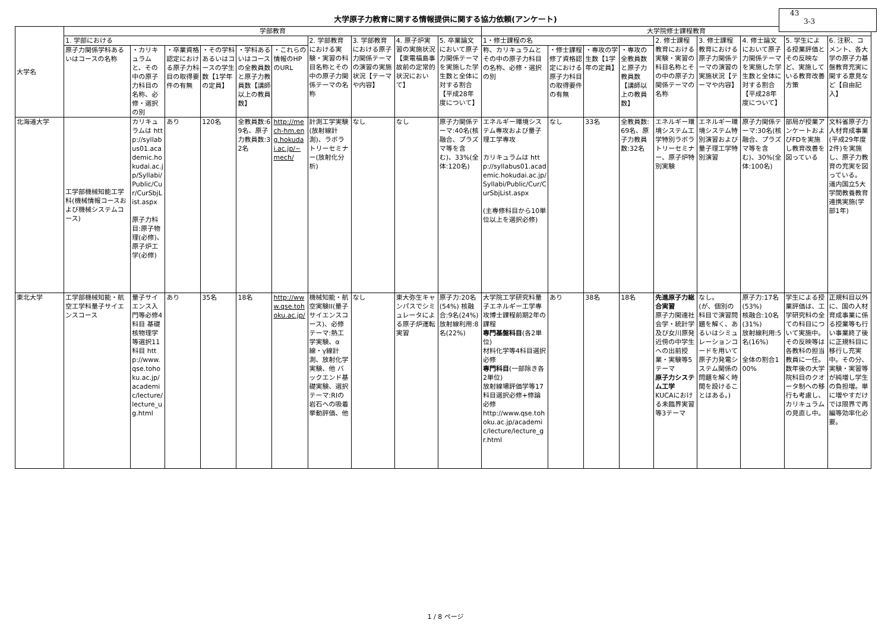大学原子力教育に関する情報提供に関する協力依頼(アンケート)
43
3-3
| 大学名 | 学部教育 | | | | | | | | | | 大学院修士課程教育 | | | | | | | | |
| --- | --- | --- | --- | --- | --- | --- | --- | --- | --- | --- | --- | --- | --- | --- | --- | --- | --- | --- | --- |
| | 1. 学部における | | | | | | 2. 学部教育における実験・実習の科目名称とその中の原子力関係テーマの名称 | 3. 学部教育における原子力関係テーマの演習の実施状況【テーマや内容】 | 4. 原子炉実習の実施状況【東電福島事故前の定常的状況において】 | 5. 卒業論文において原子力関係テーマを実施した学生数と全体に対する割合【平成28年度について】 | 1・修士課程の名 | | | | 2. 修士課程教育における実験・実習の科目名称とその中の原子力関係テーマの名称 | 3. 修士課程教育における原子力関係テーマの演習の実施状況【テーマや内容】 | 4. 修士論文において原子力関係テーマを実施した学生数と全体に対する割合【平成28年度について】 | 5. 学生による授業評価とその反映など、実施している教育改善方策 | 6. 注釈、コメント、各大学の原子力基盤教育充実に関する意見など【自由記入】 |
| | 原子力関係学科あるいはコースの名称 | ・カリキュラムと、その中の原子力科目の名称、必修・選択の別 | ・卒業資格認定における原子力科目の取得要件の有無 | ・その学科あるいはコースの学生数【1学年の定員】 | ・学科あるいはコースの全教員数と原子力教員数【講師以上の教員数】 | ・これらの情報のHPのURL | | | | | 称、カリキュラムとその中の原子力科目の名称、必修・選択の別 | ・修士課程修了資格認定における原子力科目の取得要件の有無 | ・専攻の学生数【1学年の定員】 | ・専攻の全教員数と原子力教員数【講師以上の教員数】 | | | | | |
| 北海道大学 | 工学部機械知能工学科(機械情報コースおよび機械システムコース) | カリキュラムは http://syllabus01.academic.hokudai.ac.jp/Syllabi/Public/Cur/CurSbjList.aspx 原子力科目:原子物理(必修)、原子炉工学(必修) | あり | 120名 | 全教員数:69名、原子力教員数:32名 | http://mech-hm.eng.hokudai.ac.jp/~mech/ | 計測工学実験(放射線計測)、ラボラトリーセミナー(放射化分析) | なし | なし | 原子力関係テーマ:40名(核融合、プラズマ等を含む)、33%(全体:120名) | エネルギー環境システム専攻および量子理工学専攻 カリキュラムは http://syllabus01.academic.hokudai.ac.jp/Syllabi/Public/Cur/CurSbjList.aspx (主専修科目から10単位以上を選択必修) | なし | 33名 | 全教員数:69名、原子力教員数:32名 | エネルギー環境システム工学特別ラボラトリーセミナー、原子炉特別実験 | エネルギー環境システム特別演習および量子理工学特別演習 | 原子力関係テーマ:30名(核融合、プラズマ等を含む)、30%(全体:100名) | 部局が授業アンケートおよびFDを実施し教育改善を図っている | 文科省原子力人材育成事業(平成29年度2件)を実施し、原子力教育の充実を図っている。 道内国立5大学間教養教育連携実施(学部1年) |
| 東北大学 | 工学部機械知能・航空工学科量子サイエンスコース | 量子サイエンス入門等必修4科目 基礎核物理学等選択11科目 http://www.qse.tohoku.ac.jp/academic/lecture/lecture_ug.html | あり | 35名 | 18名 | http://www.qse.tohoku.ac.jp/ | 機械知能・航空実験II(量子サイエンスコース)、必修テーマ:熱工学実験、α線・γ線計測、放射化学実験、他 バックエンド基礎実験、選択テーマ:RIの岩石への吸着挙動評価、他 | なし | 東大弥生キャンパスでシミュレータによる原子炉運転実習 | 原子力:20名(54%) 核融合:9名(24%) 放射線利用:8名(22%) | 大学院工学研究科量子エネルギー工学専攻博士課程前期2年の課程 専門基盤科目 (各2単位) 材料化学等4科目選択必修 専門科目 (一部除き各2単位) 放射線場評価学等17科目選択必修+修論必修 http://www.qse.tohoku.ac.jp/academic/lecture/lecture_gr.html | あり | 38名 | 18名 | 先進原子力総合実習 原子力関連社会学・統計学及び女川原発近傍の中学生への出前授業・実験等5テーマ 原子力システム工学 KUCAにおける未臨界実習等3テーマ | なし。 (が、個別の科目で演習問題を解く、あるいはシミュレーションコードを用いて原子力発電システム関係の問題を解く時間を設けることはある。) | 原子力:17名(53%) 核融合:10名(31%) 放射線利用:5名(16%) 全体の割合100% | 学生による授業評価は、工学研究科の全ての科目について実施中。その反映等は各教科の担当教員に一任。数年後の大学院科目のクオータ制への移行も考慮し、カリキュラムの見直し中。 | 正規科目以外に、国の人材育成事業に係る授業等も行い事業終了後に正規科目に移行し充実中。その分、実験・実習等が純増し学生の負担増。単に増やすだけでは限界で再編等効率化必要。 |
1 / 8 ページ